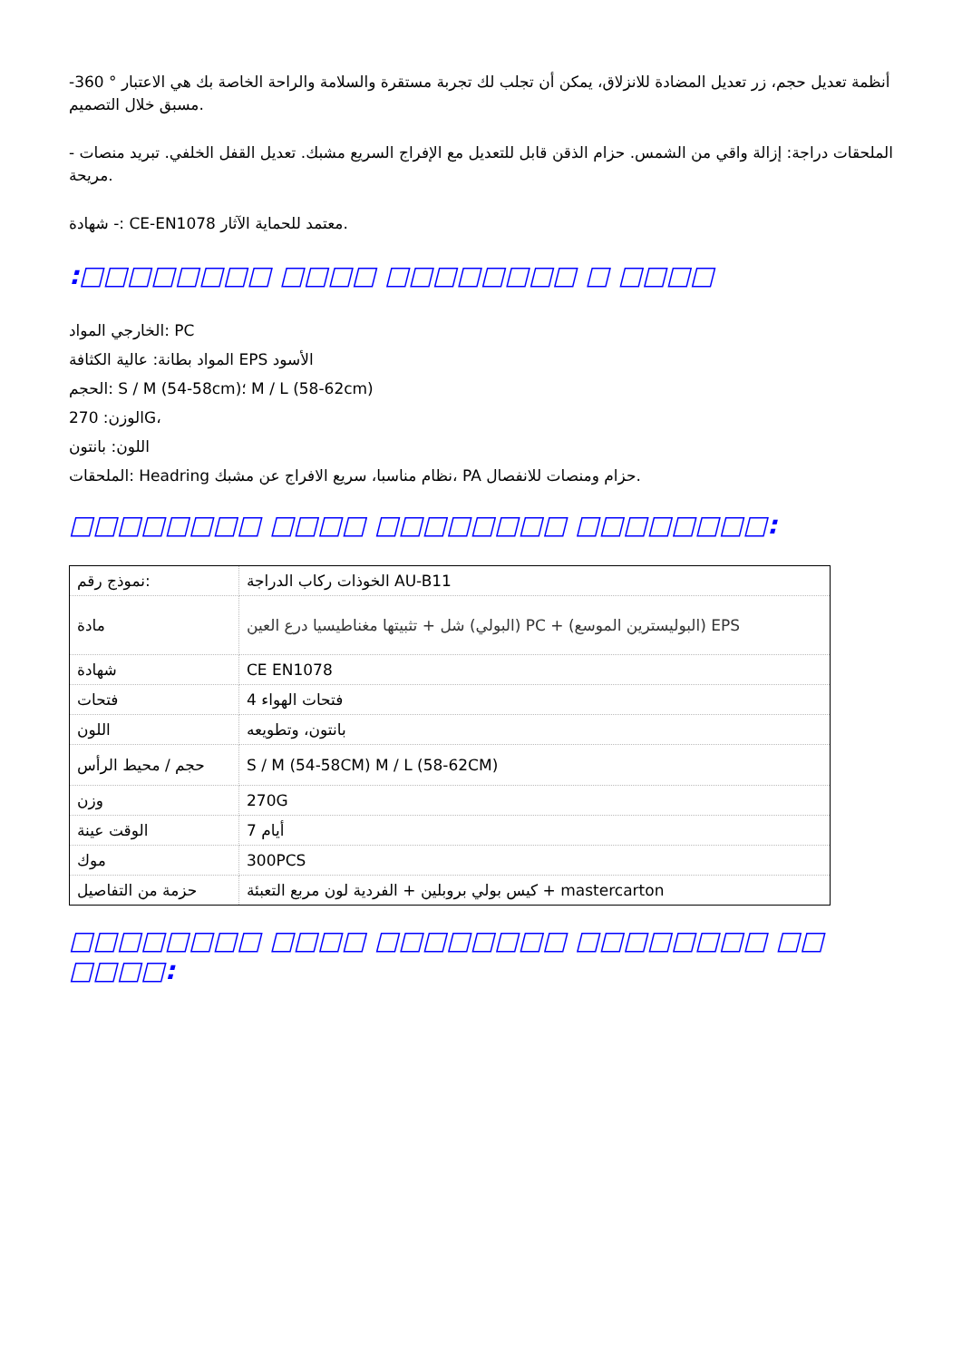أنظمة تعديل حجم، زر تعديل المضادة للانزلاق، يمكن أن تجلب لك تجربة مستقرة والسلامة والراحة الخاصة بك هي الاعتبار ° 360- مسبق خلال التصميم.
- الملحقات دراجة: إزالة واقي من الشمس. حزام الذقن قابل للتعديل مع الإفراج السريع مشبك. تعديل القفل الخلفي. تبريد منصات مريحة.
شهادة -: CE-EN1078 معتمد للحماية الآثار.
:□□□□□□□□ □□□□ □□□□□□□□ □ □□□□
الخارجي المواد: PC
المواد بطانة: عالية الكثافة EPS الأسود
الحجم: S / M (54-58cm)؛ M / L (58-62cm)
الوزن: 270G،
اللون: بانتون
الملحقات: Headring نظام مناسبا، سريع الافراج عن مشبك، PA حزام ومنصات للانفصال.
□□□□□□□□ □□□□ □□□□□□□□ □□□□□□□□:
| نموذج رقم: | الخوذات ركاب الدراجة AU-B11 |
| مادة | البولي) شل + تثبيتها مغناطيسيا درع العين) PC + (البوليسترين الموسع) EPS |
| شهادة | CE EN1078 |
| فتحات | 4 فتحات الهواء |
| اللون | بانتون، وتطويعه |
| حجم / محيط الرأس | S / M (54-58CM) M / L (58-62CM) |
| وزن | 270G |
| الوقت عينة | 7 أيام |
| موك | 300PCS |
| حزمة من التفاصيل | كيس بولي بروبلين + الفردية لون مربع التعبئة + mastercarton |
□□□□□□□□ □□□□ □□□□□□□□ □□□□□□□□ □□ □□□□: